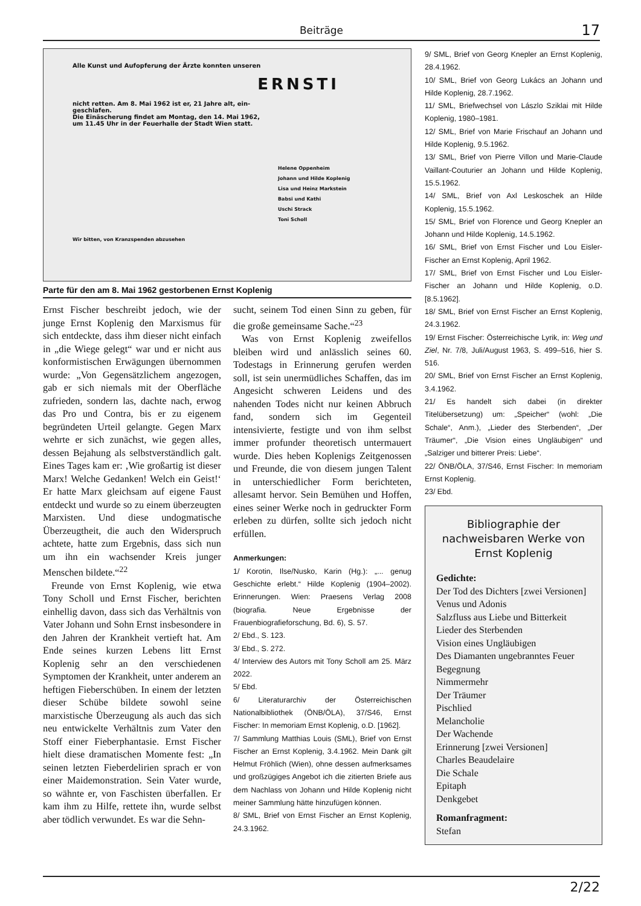Beiträge
17
Alle Kunst und Aufopferung der Ärzte konnten unseren
ERNSTI
nicht retten. Am 8. Mai 1962 ist er, 21 Jahre alt, ein-
geschlafen.
Die Einäscherung findet am Montag, den 14. Mai 1962,
um 11.45 Uhr in der Feuerhalle der Stadt Wien statt.
Helene Oppenheim
Johann und Hilde Koplenig
Lisa und Heinz Markstein
Babsi und Kathi
Uschi Strack
Toni Scholl
Wir bitten, von Kranzspenden abzusehen
Parte für den am 8. Mai 1962 gestorbenen Ernst Koplenig
Ernst Fischer beschreibt jedoch, wie der junge Ernst Koplenig den Marxismus für sich entdeckte, dass ihm dieser nicht einfach in „die Wiege gelegt“ war und er nicht aus konformistischen Erwägungen übernommen wurde: „Von Gegensätzlichem angezogen, gab er sich niemals mit der Oberfläche zufrieden, sondern las, dachte nach, erwog das Pro und Contra, bis er zu eigenem begründeten Urteil gelangte. Gegen Marx wehrte er sich zunächst, wie gegen alles, dessen Bejahung als selbstverständlich galt. Eines Tages kam er: ‚Wie großartig ist dieser Marx! Welche Gedanken! Welch ein Geist!‘ Er hatte Marx gleichsam auf eigene Faust entdeckt und wurde so zu einem überzeugten Marxisten. Und diese undogmatische Überzeugtheit, die auch den Widerspruch achtete, hatte zum Ergebnis, dass sich nun um ihn ein wachsender Kreis junger Menschen bildete.“<sup>22</sup>
Freunde von Ernst Koplenig, wie etwa Tony Scholl und Ernst Fischer, berichten einhellig davon, dass sich das Verhältnis von Vater Johann und Sohn Ernst insbesondere in den Jahren der Krankheit vertieft hat. Am Ende seines kurzen Lebens litt Ernst Koplenig sehr an den verschiedenen Symptomen der Krankheit, unter anderem an heftigen Fieberschüben. In einem der letzten dieser Schübe bildete sowohl seine marxistische Überzeugung als auch das sich neu entwickelte Verhältnis zum Vater den Stoff einer Fieberphantasie. Ernst Fischer hielt diese dramatischen Momente fest: „In seinen letzten Fieberdelirien sprach er von einer Maidemonstration. Sein Vater wurde, so wähnte er, von Faschisten überfallen. Er kam ihm zu Hilfe, rettete ihn, wurde selbst aber tödlich verwundet. Es war die Sehn-
sucht, seinem Tod einen Sinn zu geben, für die große gemeinsame Sache.“<sup>23</sup>
Was von Ernst Koplenig zweifellos bleiben wird und anlässlich seines 60. Todestags in Erinnerung gerufen werden soll, ist sein unermüdliches Schaffen, das im Angesicht schweren Leidens und des nahenden Todes nicht nur keinen Abbruch fand, sondern sich im Gegenteil intensivierte, festigte und von ihm selbst immer profunder theoretisch untermauert wurde. Dies heben Koplenigs Zeitgenossen und Freunde, die von diesem jungen Talent in unterschiedlicher Form berichteten, allesamt hervor. Sein Bemühen und Hoffen, eines seiner Werke noch in gedruckter Form erleben zu dürfen, sollte sich jedoch nicht erfüllen.
Anmerkungen:
1/ Korotin, Ilse/Nusko, Karin (Hg.): „... genug Geschichte erlebt.“ Hilde Koplenig (1904–2002). Erinnerungen. Wien: Praesens Verlag 2008 (biografia. Neue Ergebnisse der Frauenbiografieforschung, Bd. 6), S. 57.
2/ Ebd., S. 123.
3/ Ebd., S. 272.
4/ Interview des Autors mit Tony Scholl am 25. März 2022.
5/ Ebd.
6/ Literaturarchiv der Österreichischen Nationalbibliothek (ÖNB/ÖLA), 37/S46, Ernst Fischer: In memoriam Ernst Koplenig, o.D. [1962].
7/ Sammlung Matthias Louis (SML), Brief von Ernst Fischer an Ernst Koplenig, 3.4.1962. Mein Dank gilt Helmut Fröhlich (Wien), ohne dessen aufmerksames und großzügiges Angebot ich die zitierten Briefe aus dem Nachlass von Johann und Hilde Koplenig nicht meiner Sammlung hätte hinzufügen können.
8/ SML, Brief von Ernst Fischer an Ernst Koplenig, 24.3.1962.
9/ SML, Brief von Georg Knepler an Ernst Koplenig, 28.4.1962.
10/ SML, Brief von Georg Lukács an Johann und Hilde Koplenig, 28.7.1962.
11/ SML, Briefwechsel von Lászlo Sziklai mit Hilde Koplenig, 1980–1981.
12/ SML, Brief von Marie Frischauf an Johann und Hilde Koplenig, 9.5.1962.
13/ SML, Brief von Pierre Villon und Marie-Claude Vaillant-Couturier an Johann und Hilde Koplenig, 15.5.1962.
14/ SML, Brief von Axl Leskoschek an Hilde Koplenig, 15.5.1962.
15/ SML, Brief von Florence und Georg Knepler an Johann und Hilde Koplenig, 14.5.1962.
16/ SML, Brief von Ernst Fischer und Lou Eisler-Fischer an Ernst Koplenig, April 1962.
17/ SML, Brief von Ernst Fischer und Lou Eisler-Fischer an Johann und Hilde Koplenig, o.D. [8.5.1962].
18/ SML, Brief von Ernst Fischer an Ernst Koplenig, 24.3.1962.
19/ Ernst Fischer: Österreichische Lyrik, in: Weg und Ziel, Nr. 7/8, Juli/August 1963, S. 499–516, hier S. 516.
20/ SML, Brief von Ernst Fischer an Ernst Koplenig, 3.4.1962.
21/ Es handelt sich dabei (in direkter Titelübersetzung) um: „Speicher“ (wohl: „Die Schale“, Anm.), „Lieder des Sterbenden“, „Der Träumer“, „Die Vision eines Ungläubigen“ und „Salziger und bitterer Preis: Liebe“.
22/ ÖNB/ÖLA, 37/S46, Ernst Fischer: In memoriam Ernst Koplenig.
23/ Ebd.
Bibliographie der nachweisbaren Werke von Ernst Koplenig
Gedichte:
Der Tod des Dichters [zwei Versionen]
Venus und Adonis
Salzfluss aus Liebe und Bitterkeit
Lieder des Sterbenden
Vision eines Ungläubigen
Des Diamanten ungebranntes Feuer
Begegnung
Nimmermehr
Der Träumer
Pischlied
Melancholie
Der Wachende
Erinnerung [zwei Versionen]
Charles Beaudelaire
Die Schale
Epitaph
Denkgebet
Romanfragment:
Stefan
2/22